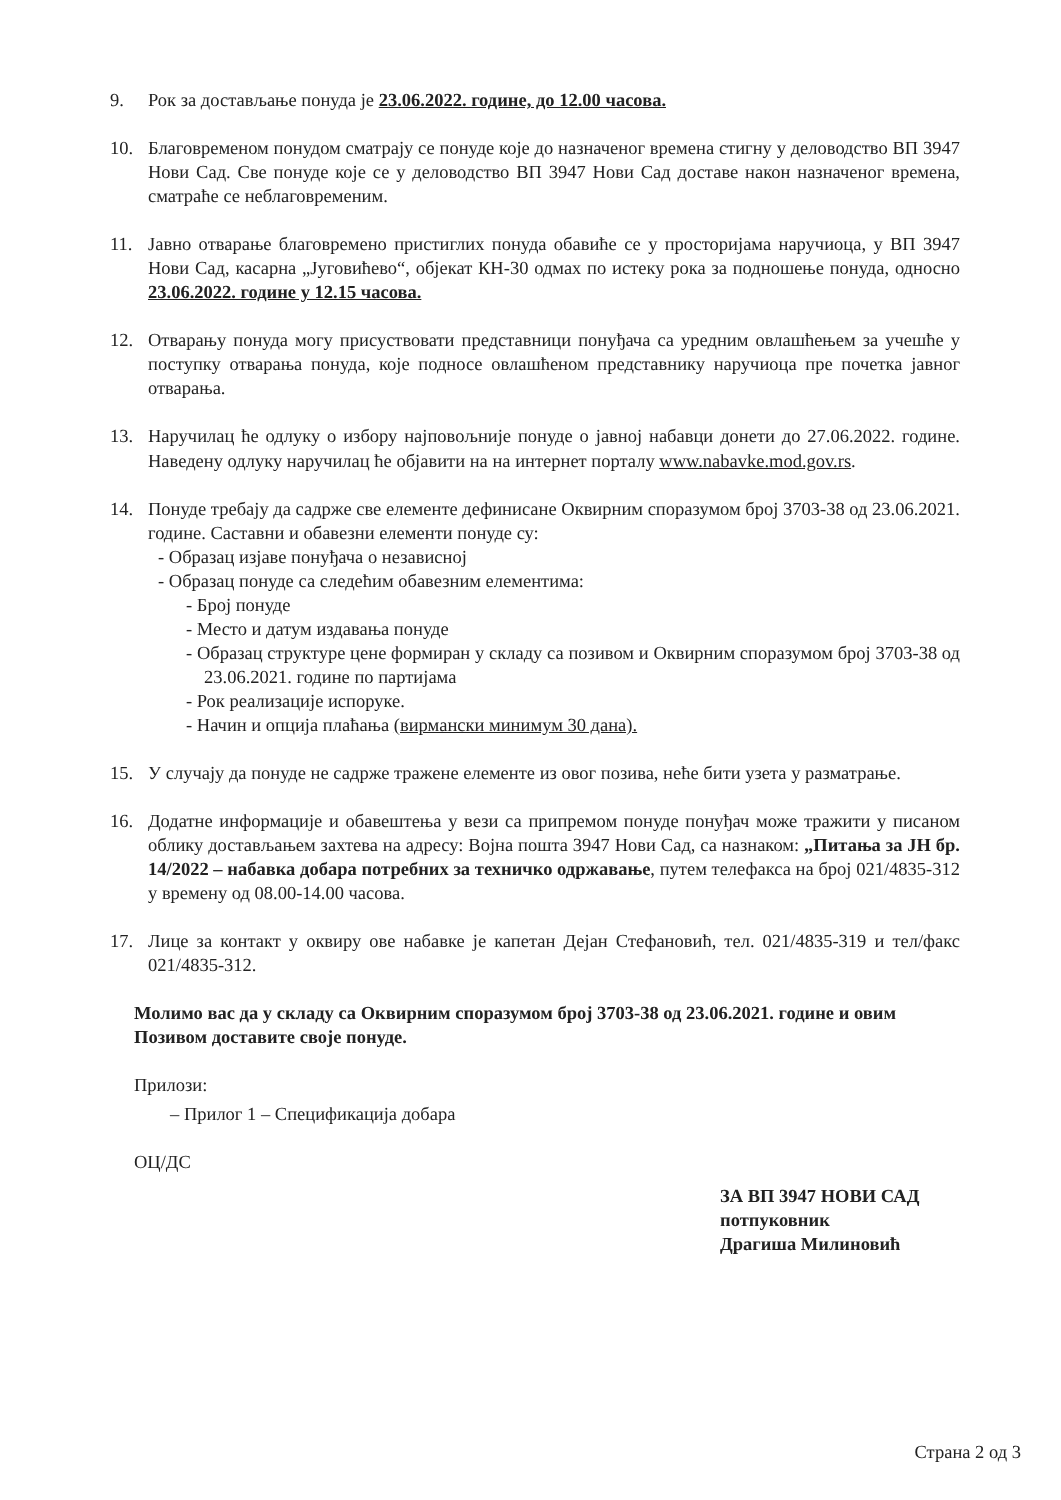9. Рок за достављање понуда је 23.06.2022. године, до 12.00 часова.
10. Благовременом понудом сматрају се понуде које до назначеног времена стигну у деловодство ВП 3947 Нови Сад. Све понуде које се у деловодство ВП 3947 Нови Сад доставе након назначеног времена, сматраће се неблаговременим.
11. Јавно отварање благовремено пристиглих понуда обавиће се у просторијама наручиоца, у ВП 3947 Нови Сад, касарна „Југовићево“, објекат КН-30 одмах по истеку рока за подношење понуда, односно 23.06.2022. године у 12.15 часова.
12. Отварању понуда могу присуствовати представници понуђача са уредним овлашћењем за учешће у поступку отварања понуда, које подносе овлашћеном представнику наручиоца пре почетка јавног отварања.
13. Наручилац ће одлуку о избору најповољније понуде о јавној набавци донети до 27.06.2022. године. Наведену одлуку наручилац ће објавити на на интернет порталу www.nabavke.mod.gov.rs.
14. Понуде требају да садрже све елементе дефинисане Оквирним споразумом број 3703-38 од 23.06.2021. године. Саставни и обавезни елементи понуде су:
- Образац изјаве понуђача о независној
- Образац понуде са следећим обавезним елементима:
- Број понуде
- Место и датум издавања понуде
- Образац структуре цене формиран у складу са позивом и Оквирним споразумом број 3703-38 од 23.06.2021. године по партијама
- Рок реализације испоруке.
- Начин и опција плаћања (вирмански минимум 30 дана).
15. У случају да понуде не садрже тражене елементе из овог позива, неће бити узета у разматрање.
16. Додатне информације и обавештења у вези са припремом понуде понуђач може тражити у писаном облику достављањем захтева на адресу: Војна пошта 3947 Нови Сад, са назнаком: „Питања за ЈН бр. 14/2022 – набавка добара потребних за техничко одржавање, путем телефакса на број 021/4835-312 у времену од 08.00-14.00 часова.
17. Лице за контакт у оквиру ове набавке је капетан Дејан Стефановић, тел. 021/4835-319 и тел/факс 021/4835-312.
Молимо вас да у складу са Оквирним споразумом број 3703-38 од 23.06.2021. године и овим Позивом доставите своје понуде.
Прилози:
– Прилог 1 – Спецификација добара
ОЦ/ДС
ЗА ВП 3947 НОВИ САД
потпуковник
Драгиша Милиновић
Страна 2 од 3